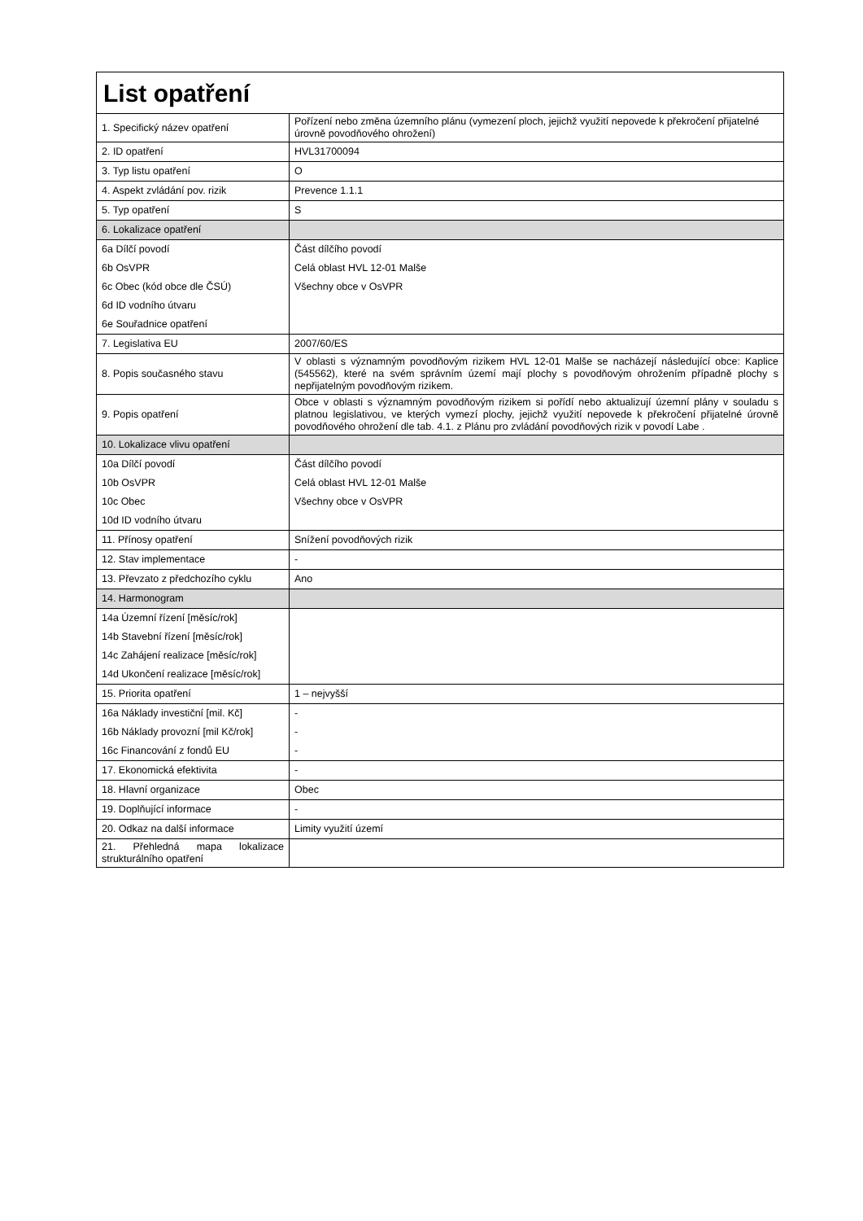| List opatření | |
| --- | --- |
| 1. Specifický název opatření | Pořízení nebo změna územního plánu (vymezení ploch, jejichž využití nepovede k překročení přijatelné úrovně povodňového ohrožení) |
| 2. ID opatření | HVL31700094 |
| 3. Typ listu opatření | O |
| 4. Aspekt zvládání pov. rizik | Prevence 1.1.1 |
| 5. Typ opatření | S |
| 6. Lokalizace opatření | |
| 6a Dílčí povodí | Část dílčího povodí |
| 6b OsVPR | Celá oblast HVL 12-01 Malše |
| 6c Obec (kód obce dle ČSÚ) | Všechny obce v OsVPR |
| 6d ID vodního útvaru | |
| 6e Souřadnice opatření | |
| 7. Legislativa EU | 2007/60/ES |
| 8. Popis současného stavu | V oblasti s významným povodňovým rizikem HVL 12-01 Malše se nacházejí následující obce: Kaplice (545562), které na svém správním území mají plochy s povodňovým ohrožením případně plochy s nepřijatelným povodňovým rizikem. |
| 9. Popis opatření | Obce v oblasti s významným povodňovým rizikem si pořídí nebo aktualizují územní plány v souladu s platnou legislativou, ve kterých vymezí plochy, jejichž využití nepovede k překročení přijatelné úrovně povodňového ohrožení dle tab. 4.1. z Plánu pro zvládání povodňových rizik v povodí Labe . |
| 10. Lokalizace vlivu opatření | |
| 10a Dílčí povodí | Část dílčího povodí |
| 10b OsVPR | Celá oblast HVL 12-01 Malše |
| 10c Obec | Všechny obce v OsVPR |
| 10d ID vodního útvaru | |
| 11. Přínosy opatření | Snížení povodňových rizik |
| 12. Stav implementace | - |
| 13. Převzato z předchozího cyklu | Ano |
| 14. Harmonogram | |
| 14a Územní řízení [měsíc/rok] | |
| 14b Stavební řízení [měsíc/rok] | |
| 14c Zahájení realizace [měsíc/rok] | |
| 14d Ukončení realizace [měsíc/rok] | |
| 15. Priorita opatření | 1 – nejvyšší |
| 16a Náklady investiční [mil. Kč] | - |
| 16b Náklady provozní [mil Kč/rok] | - |
| 16c Financování z fondů EU | - |
| 17. Ekonomická efektivita | - |
| 18. Hlavní organizace | Obec |
| 19. Doplňující informace | - |
| 20. Odkaz na další informace | Limity využití území |
| 21. Přehledná mapa lokalizace strukturálního opatření | |